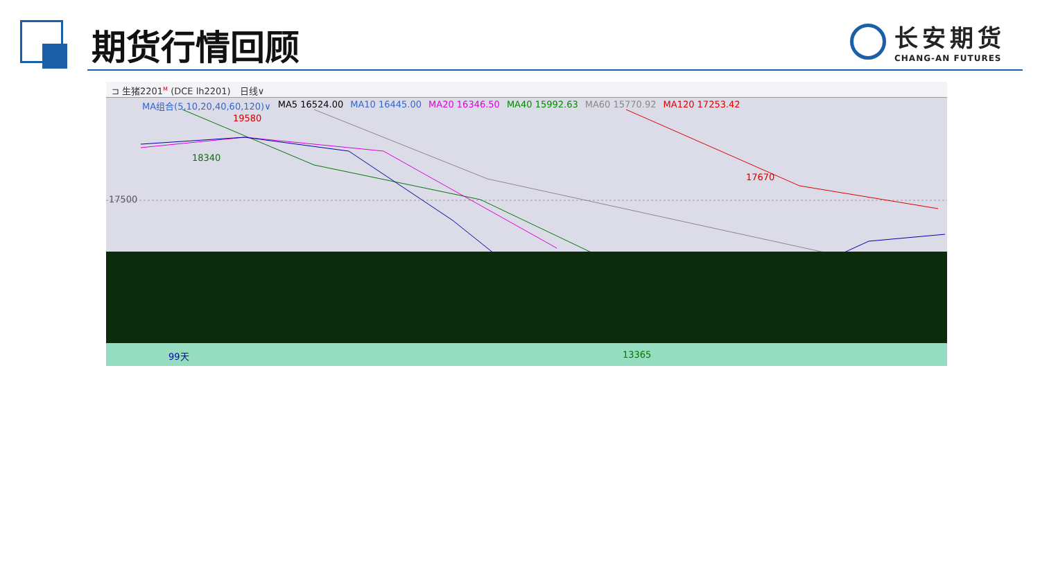期货行情回顾
长安期货
CHANG-AN FUTURES
⊐ 生猪2201<sup>M</sup> (DCE lh2201)　日线∨
MA组合(5,10,20,40,60,120)∨ MA5 16524.00 MA10 16445.00 MA20 16346.50 MA40 15992.63 MA60 15770.92 MA120 17253.42
17500
19580
18340
17670
99天 13365